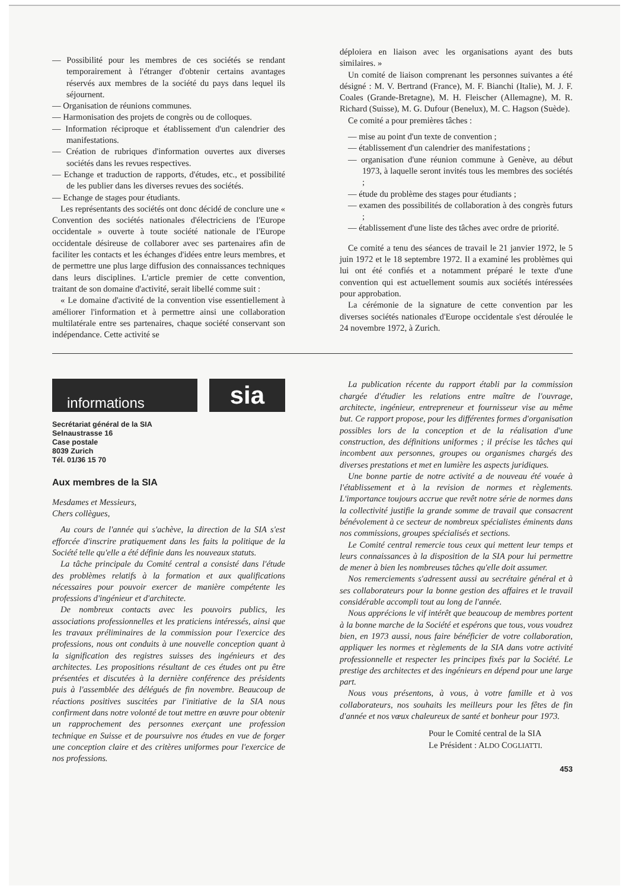— Possibilité pour les membres de ces sociétés se rendant temporairement à l'étranger d'obtenir certains avantages réservés aux membres de la société du pays dans lequel ils séjournent.
— Organisation de réunions communes.
— Harmonisation des projets de congrès ou de colloques.
— Information réciproque et établissement d'un calendrier des manifestations.
— Création de rubriques d'information ouvertes aux diverses sociétés dans les revues respectives.
— Echange et traduction de rapports, d'études, etc., et possibilité de les publier dans les diverses revues des sociétés.
— Echange de stages pour étudiants.
Les représentants des sociétés ont donc décidé de conclure une « Convention des sociétés nationales d'électriciens de l'Europe occidentale » ouverte à toute société nationale de l'Europe occidentale désireuse de collaborer avec ses partenaires afin de faciliter les contacts et les échanges d'idées entre leurs membres, et de permettre une plus large diffusion des connaissances techniques dans leurs disciplines. L'article premier de cette convention, traitant de son domaine d'activité, serait libellé comme suit :
« Le domaine d'activité de la convention vise essentiellement à améliorer l'information et à permettre ainsi une collaboration multilatérale entre ses partenaires, chaque société conservant son indépendance. Cette activité se
déploiera en liaison avec les organisations ayant des buts similaires. »
Un comité de liaison comprenant les personnes suivantes a été désigné : M. V. Bertrand (France), M. F. Bianchi (Italie), M. J. F. Coales (Grande-Bretagne), M. H. Fleischer (Allemagne), M. R. Richard (Suisse), M. G. Dufour (Benelux), M. C. Hagson (Suède).
Ce comité a pour premières tâches :
— mise au point d'un texte de convention ;
— établissement d'un calendrier des manifestations ;
— organisation d'une réunion commune à Genève, au début 1973, à laquelle seront invités tous les membres des sociétés ;
— étude du problème des stages pour étudiants ;
— examen des possibilités de collaboration à des congrès futurs ;
— établissement d'une liste des tâches avec ordre de priorité.
Ce comité a tenu des séances de travail le 21 janvier 1972, le 5 juin 1972 et le 18 septembre 1972. Il a examiné les problèmes qui lui ont été confiés et a notamment préparé le texte d'une convention qui est actuellement soumis aux sociétés intéressées pour approbation.
La cérémonie de la signature de cette convention par les diverses sociétés nationales d'Europe occidentale s'est déroulée le 24 novembre 1972, à Zurich.
informations
sia
Secrétariat général de la SIA
Selnaustrasse 16
Case postale
8039 Zurich
Tél. 01/36 15 70
Aux membres de la SIA
Mesdames et Messieurs,
Chers collègues,
Au cours de l'année qui s'achève, la direction de la SIA s'est efforcée d'inscrire pratiquement dans les faits la politique de la Société telle qu'elle a été définie dans les nouveaux statuts.
La tâche principale du Comité central a consisté dans l'étude des problèmes relatifs à la formation et aux qualifications nécessaires pour pouvoir exercer de manière compétente les professions d'ingénieur et d'architecte.
De nombreux contacts avec les pouvoirs publics, les associations professionnelles et les praticiens intéressés, ainsi que les travaux préliminaires de la commission pour l'exercice des professions, nous ont conduits à une nouvelle conception quant à la signification des registres suisses des ingénieurs et des architectes. Les propositions résultant de ces études ont pu être présentées et discutées à la dernière conférence des présidents puis à l'assemblée des délégués de fin novembre. Beaucoup de réactions positives suscitées par l'initiative de la SIA nous confirment dans notre volonté de tout mettre en œuvre pour obtenir un rapprochement des personnes exerçant une profession technique en Suisse et de poursuivre nos études en vue de forger une conception claire et des critères uniformes pour l'exercice de nos professions.
La publication récente du rapport établi par la commission chargée d'étudier les relations entre maître de l'ouvrage, architecte, ingénieur, entrepreneur et fournisseur vise au même but. Ce rapport propose, pour les différentes formes d'organisation possibles lors de la conception et de la réalisation d'une construction, des définitions uniformes ; il précise les tâches qui incombent aux personnes, groupes ou organismes chargés des diverses prestations et met en lumière les aspects juridiques.
Une bonne partie de notre activité a de nouveau été vouée à l'établissement et à la revision de normes et règlements. L'importance toujours accrue que revêt notre série de normes dans la collectivité justifie la grande somme de travail que consacrent bénévolement à ce secteur de nombreux spécialistes éminents dans nos commissions, groupes spécialisés et sections.
Le Comité central remercie tous ceux qui mettent leur temps et leurs connaissances à la disposition de la SIA pour lui permettre de mener à bien les nombreuses tâches qu'elle doit assumer.
Nos remerciements s'adressent aussi au secrétaire général et à ses collaborateurs pour la bonne gestion des affaires et le travail considérable accompli tout au long de l'année.
Nous apprécions le vif intérêt que beaucoup de membres portent à la bonne marche de la Société et espérons que tous, vous voudrez bien, en 1973 aussi, nous faire bénéficier de votre collaboration, appliquer les normes et règlements de la SIA dans votre activité professionnelle et respecter les principes fixés par la Société. Le prestige des architectes et des ingénieurs en dépend pour une large part.
Nous vous présentons, à vous, à votre famille et à vos collaborateurs, nos souhaits les meilleurs pour les fêtes de fin d'année et nos vœux chaleureux de santé et bonheur pour 1973.
Pour le Comité central de la SIA
Le Président : ALDO COGLIATTI.
453